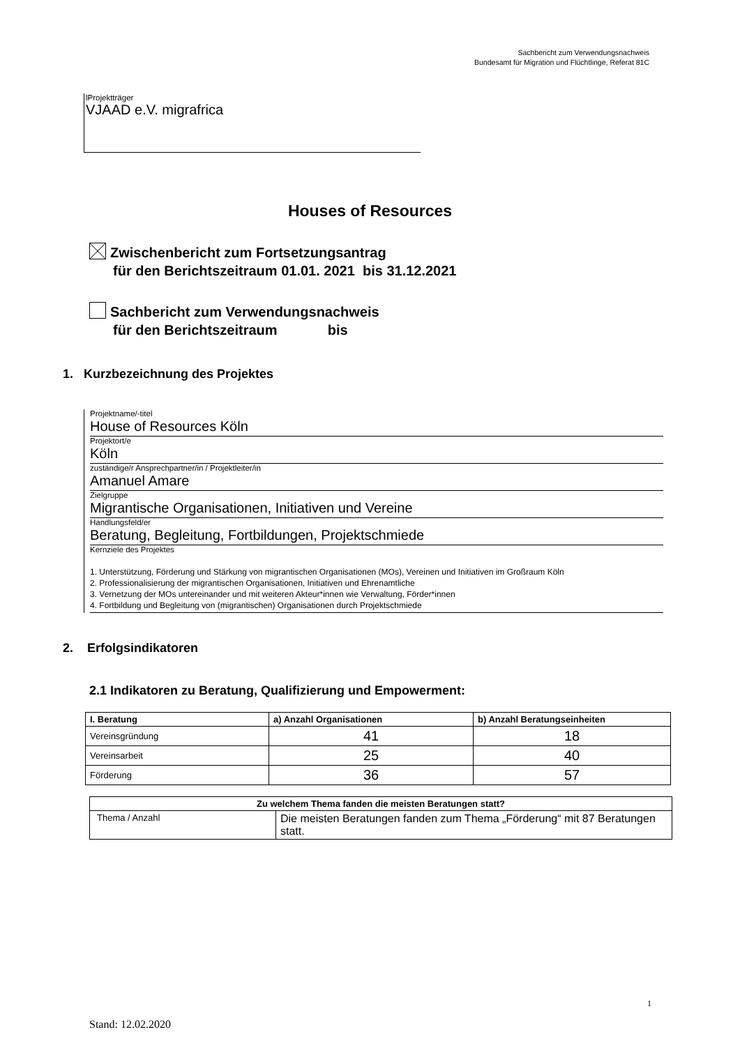Sachbericht zum Verwendungsnachweis
Bundesamt für Migration und Flüchtlinge, Referat 81C
lProjektträger
VJAAD e.V. migrafrica
Houses of Resources
Zwischenbericht zum Fortsetzungsantrag
für den Berichtszeitraum 01.01. 2021 bis 31.12.2021
Sachbericht zum Verwendungsnachweis
für den Berichtszeitraum bis
1. Kurzbezeichnung des Projektes
Projektname/-titel
House of Resources Köln
Projektort/e
Köln
zuständige/r Ansprechpartner/in / Projektleiter/in
Amanuel Amare
Zielgruppe
Migrantische Organisationen, Initiativen und Vereine
Handlungsfeld/er
Beratung, Begleitung, Fortbildungen, Projektschmiede
Kernziele des Projektes
1. Unterstützung, Förderung und Stärkung von migrantischen Organisationen (MOs), Vereinen und Initiativen im Großraum Köln
2. Professionalisierung der migrantischen Organisationen, Initiativen und Ehrenamtliche
3. Vernetzung der MOs untereinander und mit weiteren Akteur*innen wie Verwaltung, Förder*innen
4. Fortbildung und Begleitung von (migrantischen) Organisationen durch Projektschmiede
2. Erfolgsindikatoren
2.1 Indikatoren zu Beratung, Qualifizierung und Empowerment:
| I. Beratung | a) Anzahl Organisationen | b) Anzahl Beratungseinheiten |
| --- | --- | --- |
| Vereinsgründung | 41 | 18 |
| Vereinsarbeit | 25 | 40 |
| Förderung | 36 | 57 |
| Zu welchem Thema fanden die meisten Beratungen statt? | |
| --- | --- |
| Thema / Anzahl | Die meisten Beratungen fanden zum Thema „Förderung“ mit 87 Beratungen statt. |
1
Stand: 12.02.2020